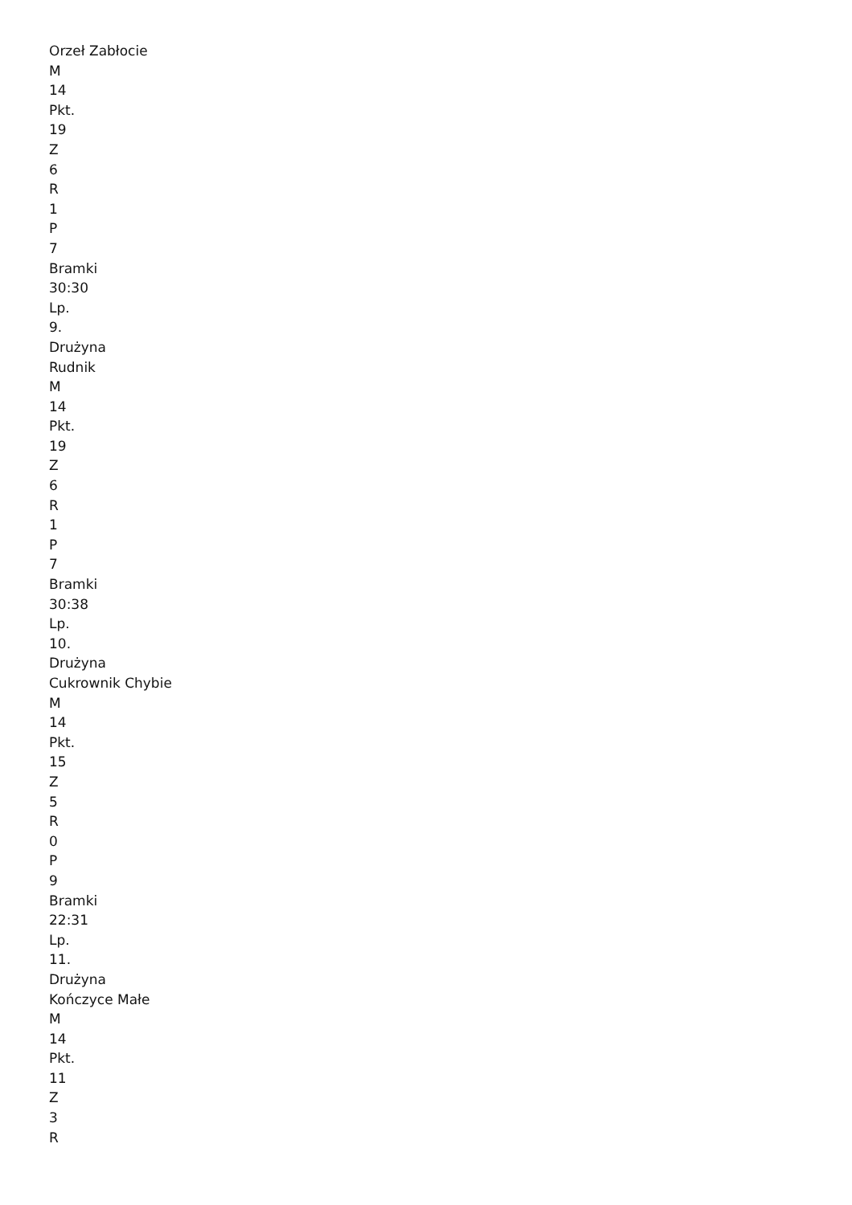Orzeł Zabłocie
M
14
Pkt.
19
Z
6
R
1
P
7
Bramki
30:30
Lp.
9.
Drużyna
Rudnik
M
14
Pkt.
19
Z
6
R
1
P
7
Bramki
30:38
Lp.
10.
Drużyna
Cukrownik Chybie
M
14
Pkt.
15
Z
5
R
0
P
9
Bramki
22:31
Lp.
11.
Drużyna
Kończyce Małe
M
14
Pkt.
11
Z
3
R